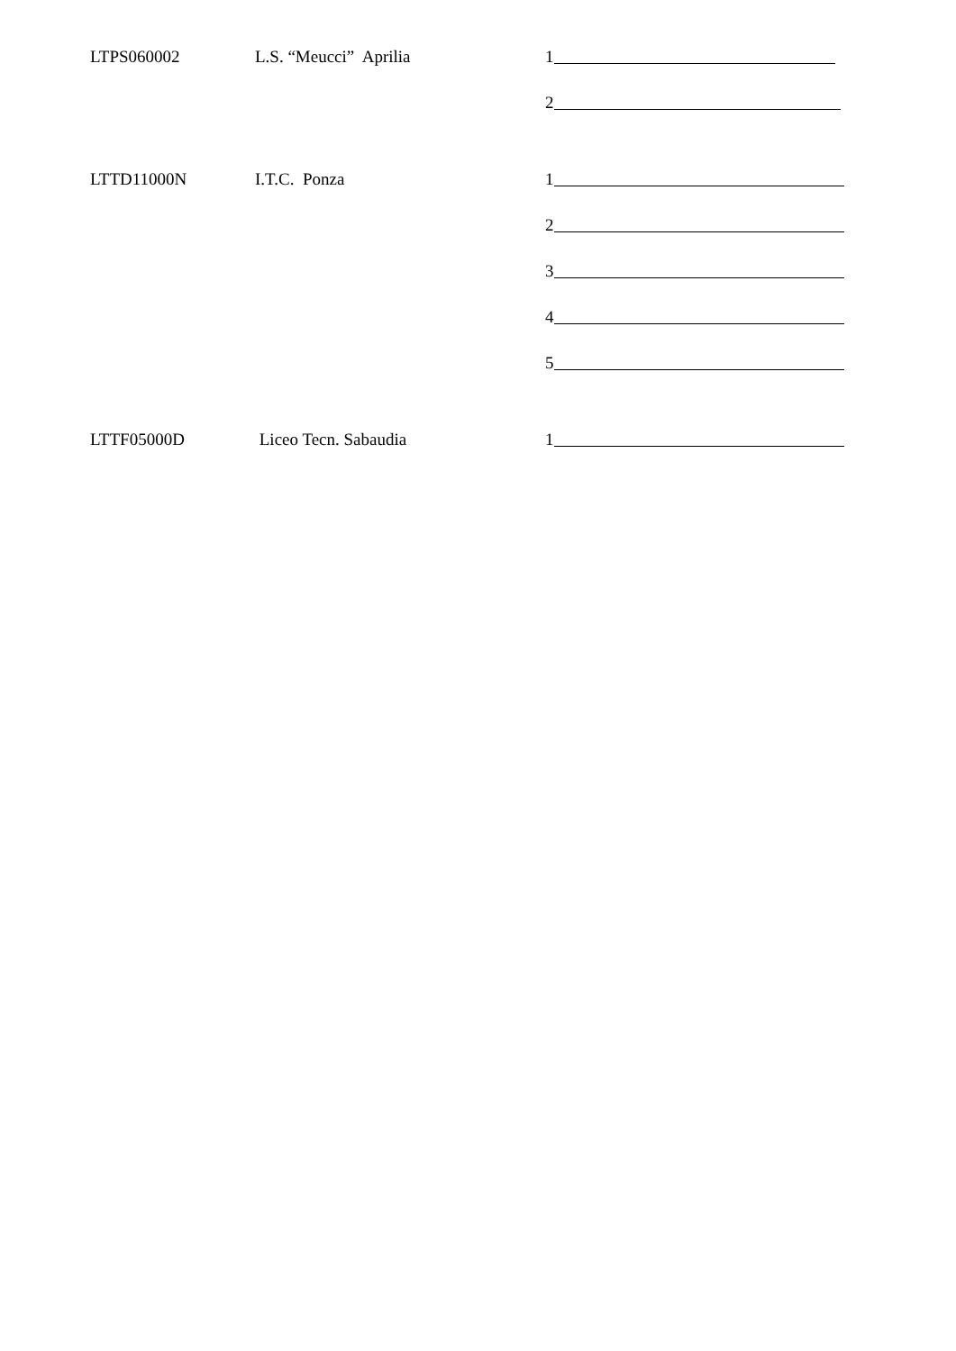LTPS060002
L.S. “Meucci” Aprilia
1
2
LTTD11000N
I.T.C. Ponza
1
2
3
4
5
LTTF05000D
Liceo Tecn. Sabaudia
1